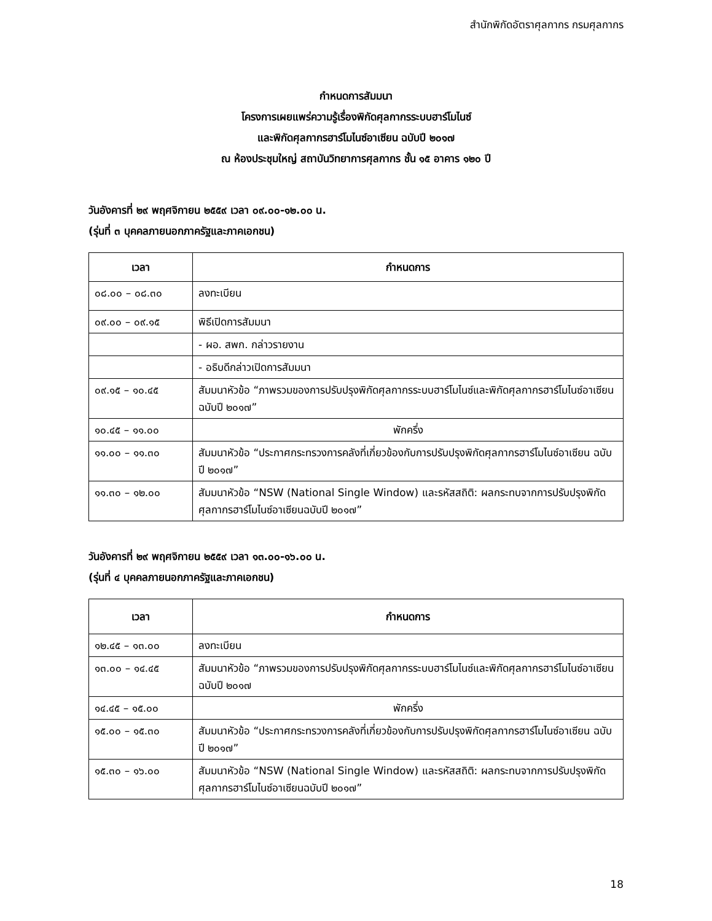สำนักพิกัดอัตราศุลกากร กรมศุลกากร
กำหนดการสัมมนา
โครงการเผยแพร่ความรู้เรื่องพิกัดศุลกากรระบบฮาร์โมไนซ์
และพิกัดศุลกากรฮาร์โมไนซ์อาเซียน ฉบับปี ๒๐๑๗
ณ ห้องประชุมใหญ่ สถาบันวิทยาการศุลกากร ชั้น ๑๕ อาคาร ๑๒๐ ปี
วันอังคารที่ ๒๙ พฤศจิกายน ๒๕๕๙ เวลา ๐๙.๐๐-๑๒.๐๐ น.
(รุ่นที่ ๓ บุคคลภายนอกภาครัฐและภาคเอกชน)
| เวลา | กำหนดการ |
| --- | --- |
| ๐๘.๐๐ – ๐๘.๓๐ | ลงทะเบียน |
| ๐๙.๐๐ – ๐๙.๑๕ | พิธีเปิดการสัมมนา |
| | - ผอ. สพก. กล่าวรายงาน |
| | - อธิบดีกล่าวเปิดการสัมมนา |
| ๐๙.๑๕ – ๑๐.๔๕ | สัมมนาหัวข้อ “ภาพรวมของการปรับปรุงพิกัดศุลกากรระบบฮาร์โมไนซ์และพิกัดศุลกากรฮาร์โมไนซ์อาเซียน ฉบับปี ๒๐๑๗” |
| ๑๐.๔๕ – ๑๑.๐๐ | พักครึ่ง |
| ๑๑.๐๐ – ๑๑.๓๐ | สัมมนาหัวข้อ “ประกาศกระทรวงการคลังที่เกี่ยวข้องกับการปรับปรุงพิกัดศุลกากรฮาร์โมไนซ์อาเซียน ฉบับปี ๒๐๑๗” |
| ๑๑.๓๐ – ๑๒.๐๐ | สัมมนาหัวข้อ “NSW (National Single Window) และรหัสสถิติ: ผลกระทบจากการปรับปรุงพิกัดศุลกากรฮาร์โมไนซ์อาเซียนฉบับปี ๒๐๑๗” |
วันอังคารที่ ๒๙ พฤศจิกายน ๒๕๕๙ เวลา ๑๓.๐๐-๑๖.๐๐ น.
(รุ่นที่ ๔ บุคคลภายนอกภาครัฐและภาคเอกชน)
| เวลา | กำหนดการ |
| --- | --- |
| ๑๒.๔๕ – ๑๓.๐๐ | ลงทะเบียน |
| ๑๓.๐๐ – ๑๔.๔๕ | สัมมนาหัวข้อ “ภาพรวมของการปรับปรุงพิกัดศุลกากรระบบฮาร์โมไนซ์และพิกัดศุลกากรฮาร์โมไนซ์อาเซียน ฉบับปี ๒๐๑๗ |
| ๑๔.๔๕ – ๑๕.๐๐ | พักครึ่ง |
| ๑๕.๐๐ – ๑๕.๓๐ | สัมมนาหัวข้อ “ประกาศกระทรวงการคลังที่เกี่ยวข้องกับการปรับปรุงพิกัดศุลกากรฮาร์โมไนซ์อาเซียน ฉบับปี ๒๐๑๗” |
| ๑๕.๓๐ – ๑๖.๐๐ | สัมมนาหัวข้อ “NSW (National Single Window) และรหัสสถิติ: ผลกระทบจากการปรับปรุงพิกัดศุลกากรฮาร์โมไนซ์อาเซียนฉบับปี ๒๐๑๗” |
18